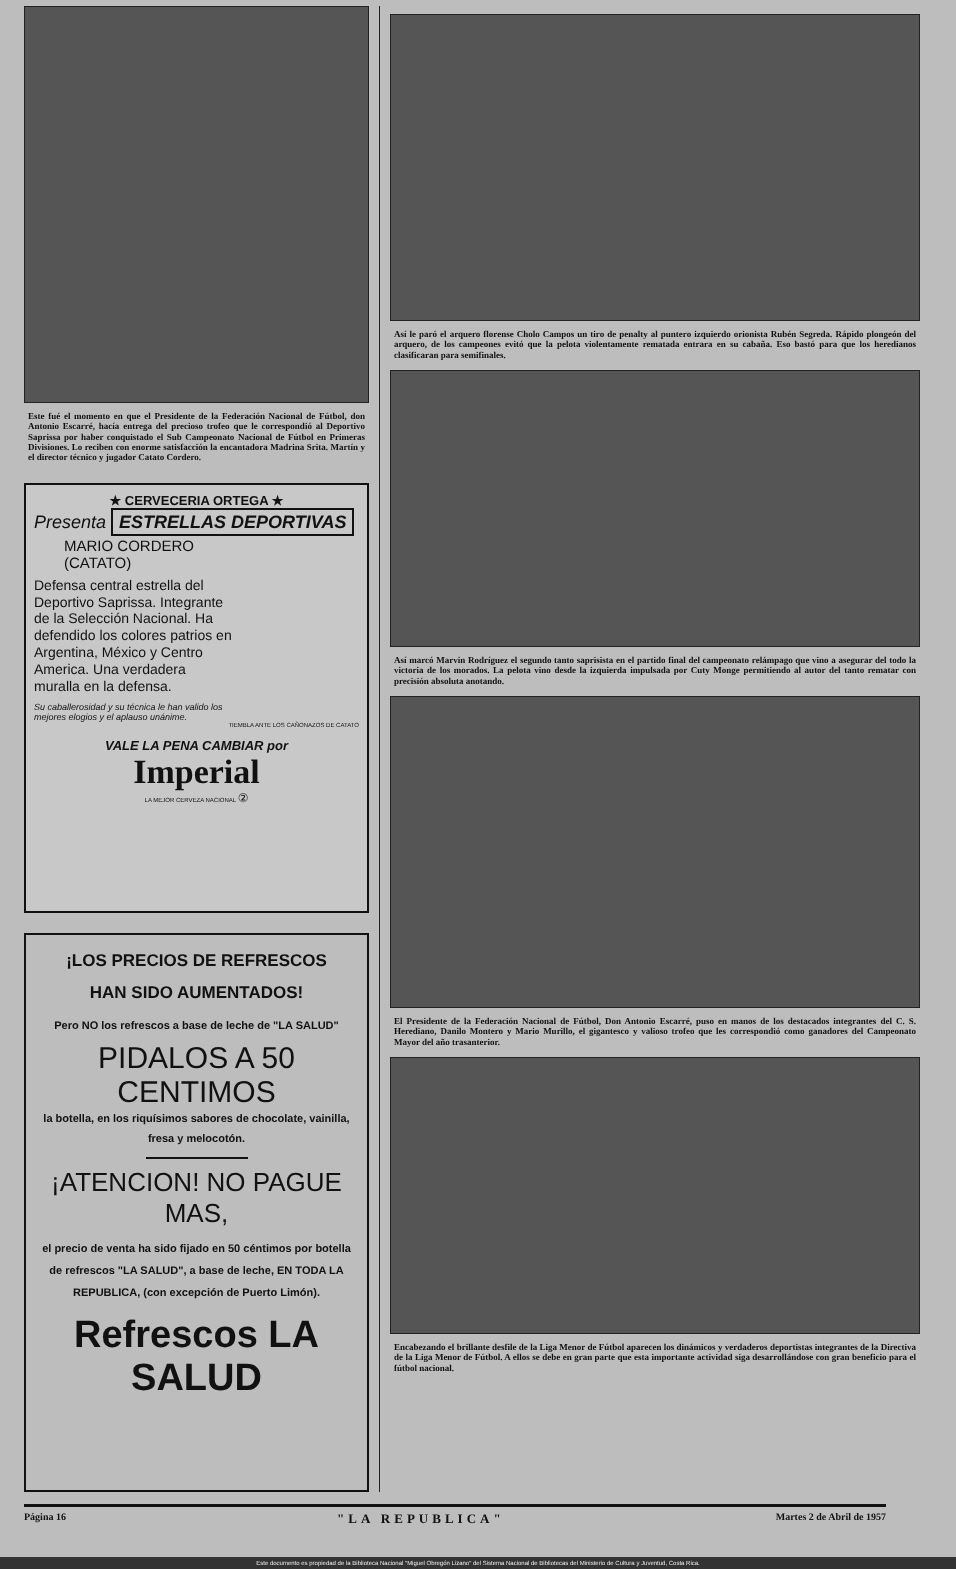Este fué el momento en que el Presidente de la Federación Nacional de Fútbol, don Antonio Escarré, hacía entrega del precioso trofeo que le correspondió al Deportivo Saprissa por haber conquistado el Sub Campeonato Nacional de Fútbol en Primeras Divisiones. Lo reciben con enorme satisfacción la encantadora Madrina Srita. Martín y el director técnico y jugador Catato Cordero.
★ CERVECERIA ORTEGA ★
Presenta ESTRELLAS DEPORTIVAS
MARIO CORDERO
(CATATO)
Defensa central estrella del Deportivo Saprissa. Integrante de la Selección Nacional. Ha defendido los colores patrios en Argentina, México y Centro America. Una verdadera muralla en la defensa.
Su caballerosidad y su técnica le han valido los mejores elogios y el aplauso unánime.
TIEMBLA ANTE LOS CAÑONAZOS DE CATATO
VALE LA PENA CAMBIAR por
Imperial
LA MEJOR CERVEZA NACIONAL ②
¡LOS PRECIOS DE REFRESCOS
HAN SIDO AUMENTADOS!
Pero NO los refrescos a base de leche de "LA SALUD"
PIDALOS A 50 CENTIMOS
la botella, en los riquísimos sabores de chocolate, vainilla, fresa y melocotón.
¡ATENCION! NO PAGUE MAS,
el precio de venta ha sido fijado en 50 céntimos por botella de refrescos "LA SALUD", a base de leche, EN TODA LA REPUBLICA, (con excepción de Puerto Limón).
Refrescos LA SALUD
Así le paró el arquero florense Cholo Campos un tiro de penalty al puntero izquierdo orionista Rubén Segreda. Rápido plongeón del arquero, de los campeones evitó que la pelota violentamente rematada entrara en su cabaña. Eso bastó para que los heredianos clasificaran para semifinales.
Así marcó Marvin Rodríguez el segundo tanto saprisista en el partido final del campeonato relámpago que vino a asegurar del todo la victoria de los morados. La pelota vino desde la izquierda impulsada por Cuty Monge permitiendo al autor del tanto rematar con precisión absoluta anotando.
El Presidente de la Federación Nacional de Fútbol, Don Antonio Escarré, puso en manos de los destacados integrantes del C. S. Herediano, Danilo Montero y Mario Murillo, el gigantesco y valioso trofeo que les correspondió como ganadores del Campeonato Mayor del año trasanterior.
Encabezando el brillante desfile de la Liga Menor de Fútbol aparecen los dinámicos y verdaderos deportistas integrantes de la Directiva de la Liga Menor de Fútbol. A ellos se debe en gran parte que esta importante actividad siga desarrollándose con gran beneficio para el fútbol nacional.
Página 16 "LA REPUBLICA" Martes 2 de Abril de 1957
Este documento es propiedad de la Biblioteca Nacional "Miguel Obregón Lizano" del Sistema Nacional de Bibliotecas del Ministerio de Cultura y Juventud, Costa Rica.